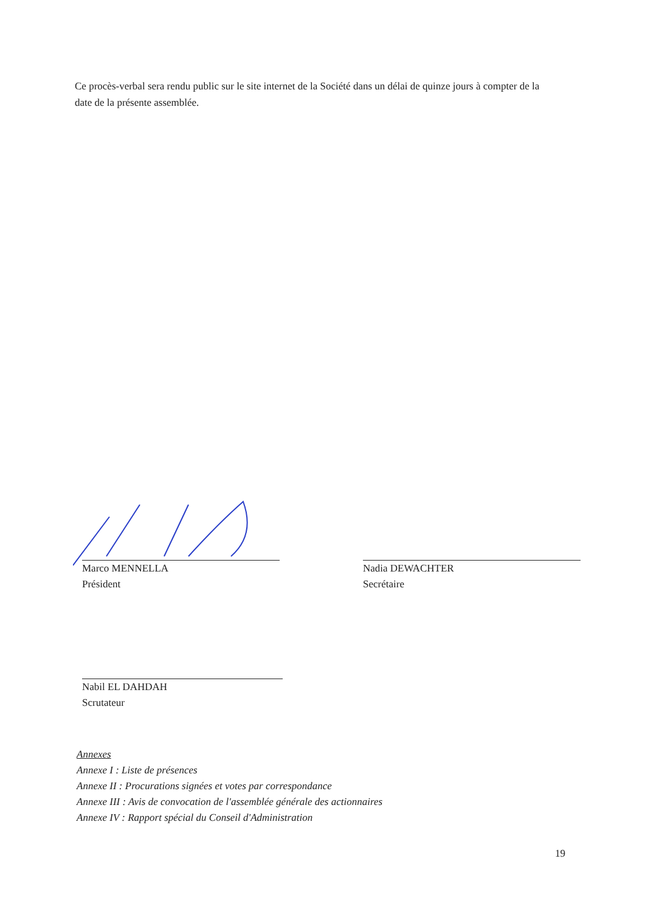Ce procès-verbal sera rendu public sur le site internet de la Société dans un délai de quinze jours à compter de la date de la présente assemblée.
Marco MENNELLA
Président
Nadia DEWACHTER
Secrétaire
Nabil EL DAHDAH
Scrutateur
Annexes
Annexe I : Liste de présences
Annexe II : Procurations signées et votes par correspondance
Annexe III : Avis de convocation de l'assemblée générale des actionnaires
Annexe IV : Rapport spécial du Conseil d'Administration
19